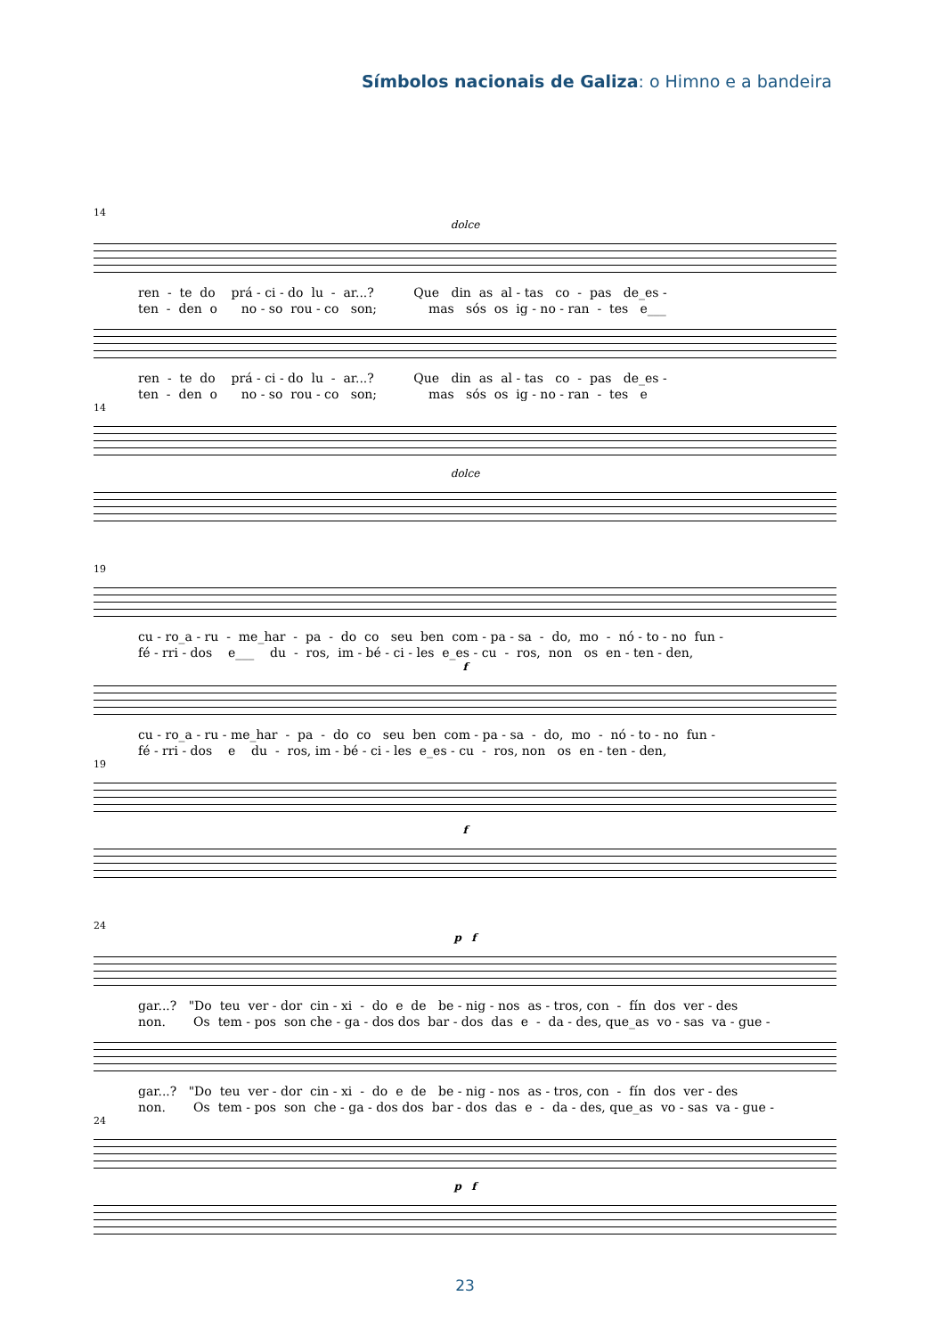Símbolos nacionais de Galiza: o Himno e a bandeira
14
dolce
ren - te do prá - ci - do lu - ar...? Que din as al - tas co - pas de_es -
ten - den o no - so rou - co son; mas sós os ig - no - ran - tes e___
ren - te do prá - ci - do lu - ar...? Que din as al - tas co - pas de_es -
ten - den o no - so rou - co son; mas sós os ig - no - ran - tes e
14
dolce
19
cu - ro_a - ru - me_har - pa - do co seu ben com - pa - sa - do, mo - nó - to - no fun -
fé - rri - dos e___ du - ros, im - bé - ci - les e_es - cu - ros, non os en - ten - den,
f
cu - ro_a - ru - me_har - pa - do co seu ben com - pa - sa - do, mo - nó - to - no fun -
fé - rri - dos e du - ros, im - bé - ci - les e_es - cu - ros, non os en - ten - den,
19
f
24
p f
gar...? "Do teu ver - dor cin - xi - do e de be - nig - nos as - tros, con - fín dos ver - des
non. Os tem - pos son che - ga - dos dos bar - dos das e - da - des, que_as vo - sas va - gue -
gar...? "Do teu ver - dor cin - xi - do e de be - nig - nos as - tros, con - fín dos ver - des
non. Os tem - pos son che - ga - dos dos bar - dos das e - da - des, que_as vo - sas va - gue -
24
p f
23